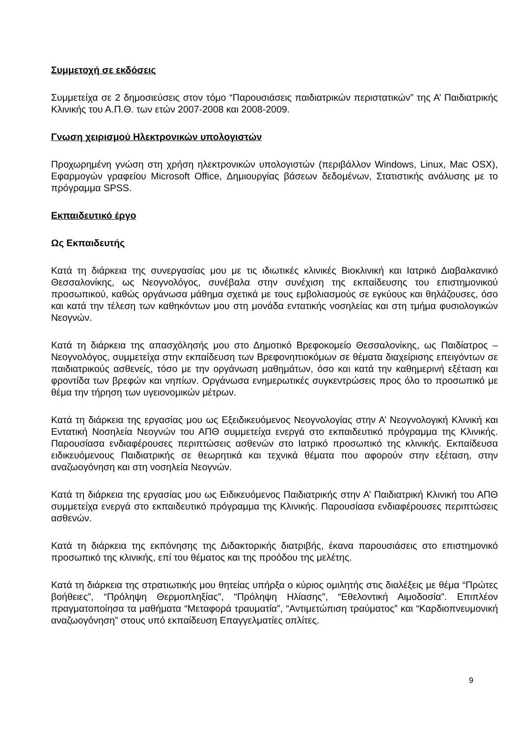Συμμετοχή σε εκδόσεις
Συμμετείχα σε 2 δημοσιεύσεις στον τόμο “Παρουσιάσεις παιδιατρικών περιστατικών” της Α’ Παιδιατρικής Κλινικής του Α.Π.Θ. των ετών 2007-2008 και 2008-2009.
Γνωση χειρισμού Ηλεκτρονικών υπολογιστών
Προχωρημένη γνώση στη χρήση ηλεκτρονικών υπολογιστών (περιβάλλον Windows, Linux, Mac OSX), Εφαρμογών γραφείου Microsoft Office, Δημιουργίας βάσεων δεδομένων, Στατιστικής ανάλυσης με το πρόγραμμα SPSS.
Εκπαιδευτικό έργο
Ως Εκπαιδευτής
Κατά τη διάρκεια της συνεργασίας μου με τις ιδιωτικές κλινικές Βιοκλινική και Ιατρικό Διαβαλκανικό Θεσσαλονίκης, ως Νεογνολόγος, συνέβαλα στην συνέχιση της εκπαίδευσης του επιστημονικού προσωπικού, καθώς οργάνωσα μάθημα σχετικά με τους εμβολιασμούς σε εγκύους και θηλάζουσες, όσο και κατά την τέλεση των καθηκόντων μου στη μονάδα εντατικής νοσηλείας και στη τμήμα φυσιολογικών Νεογνών.
Κατά τη διάρκεια της απασχόλησής μου στο Δημοτικό Βρεφοκομείο Θεσσαλονίκης, ως Παιδίατρος – Νεογνολόγος, συμμετείχα στην εκπαίδευση των Βρεφονηπιοκόμων σε θέματα διαχείρισης επειγόντων σε παιδιατρικούς ασθενείς, τόσο με την οργάνωση μαθημάτων, όσο και κατά την καθημερινή εξέταση και φροντίδα των βρεφών και νηπίων. Οργάνωσα ενημερωτικές συγκεντρώσεις προς όλο το προσωπικό με θέμα την τήρηση των υγειονομικών μέτρων.
Κατά τη διάρκεια της εργασίας μου ως Εξειδικευόμενος Νεογνολογίας στην Α’ Νεογνολογική Κλινική και Εντατική Νοσηλεία Νεογνών του ΑΠΘ συμμετείχα ενεργά στο εκπαιδευτικό πρόγραμμα της Κλινικής. Παρουσίασα ενδιαφέρουσες περιπτώσεις ασθενών στο Ιατρικό προσωπικό της κλινικής. Εκπαίδευσα ειδικευόμενους Παιδιατρικής σε θεωρητικά και τεχνικά θέματα που αφορούν στην εξέταση, στην αναζωογόνηση και στη νοσηλεία Νεογνών.
Κατά τη διάρκεια της εργασίας μου ως Ειδικευόμενος Παιδιατρικής στην Α’ Παιδιατρική Κλινική του ΑΠΘ συμμετείχα ενεργά στο εκπαιδευτικό πρόγραμμα της Κλινικής. Παρουσίασα ενδιαφέρουσες περιπτώσεις ασθενών.
Κατά τη διάρκεια της εκπόνησης της Διδακτορικής διατριβής, έκανα παρουσιάσεις στο επιστημονικό προσωπικό της κλινικής, επί του θέματος και της προόδου της μελέτης.
Κατά τη διάρκεια της στρατιωτικής μου θητείας υπήρξα ο κύριος ομιλητής στις διαλέξεις με θέμα “Πρώτες βοήθειες”, “Πρόληψη Θερμοπληξίας”, “Πρόληψη Ηλίασης”, “Εθελοντική Αιμοδοσία”. Επιπλέον πραγματοποίησα τα μαθήματα “Μεταφορά τραυματία”, “Αντιμετώπιση τραύματος” και “Καρδιοπνευμονική αναζωογόνηση” στους υπό εκπαίδευση Επαγγελματίες οπλίτες.
9